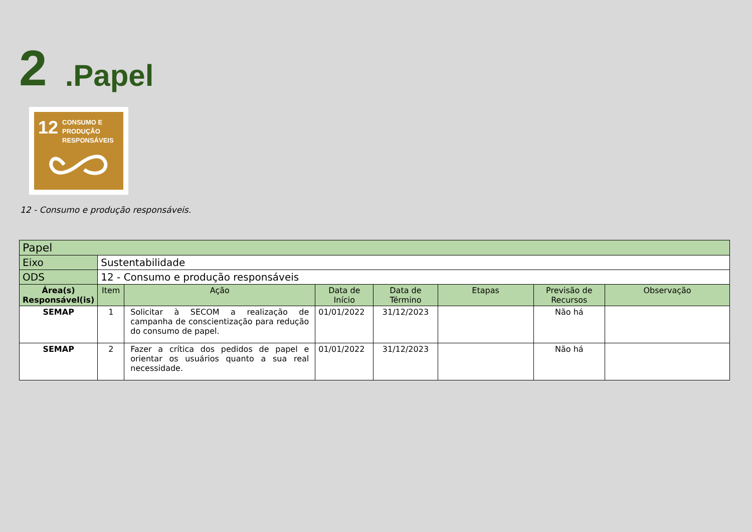2.Papel
12 CONSUMO E
PRODUÇÃO
RESPONSÁVEIS
12 - Consumo e produção responsáveis.
| Papel | | | | | | | |
| Eixo | Sustentabilidade | | | | | | |
| ODS | 12 - Consumo e produção responsáveis | | | | | | |
| Área(s) Responsável(is) | Item | Ação | Data de Início | Data de Término | Etapas | Previsão de Recursos | Observação |
| SEMAP | 1 | Solicitar à SECOM a realização de campanha de conscientização para redução do consumo de papel. | 01/01/2022 | 31/12/2023 | | Não há | |
| SEMAP | 2 | Fazer a crítica dos pedidos de papel e orientar os usuários quanto a sua real necessidade. | 01/01/2022 | 31/12/2023 | | Não há | |